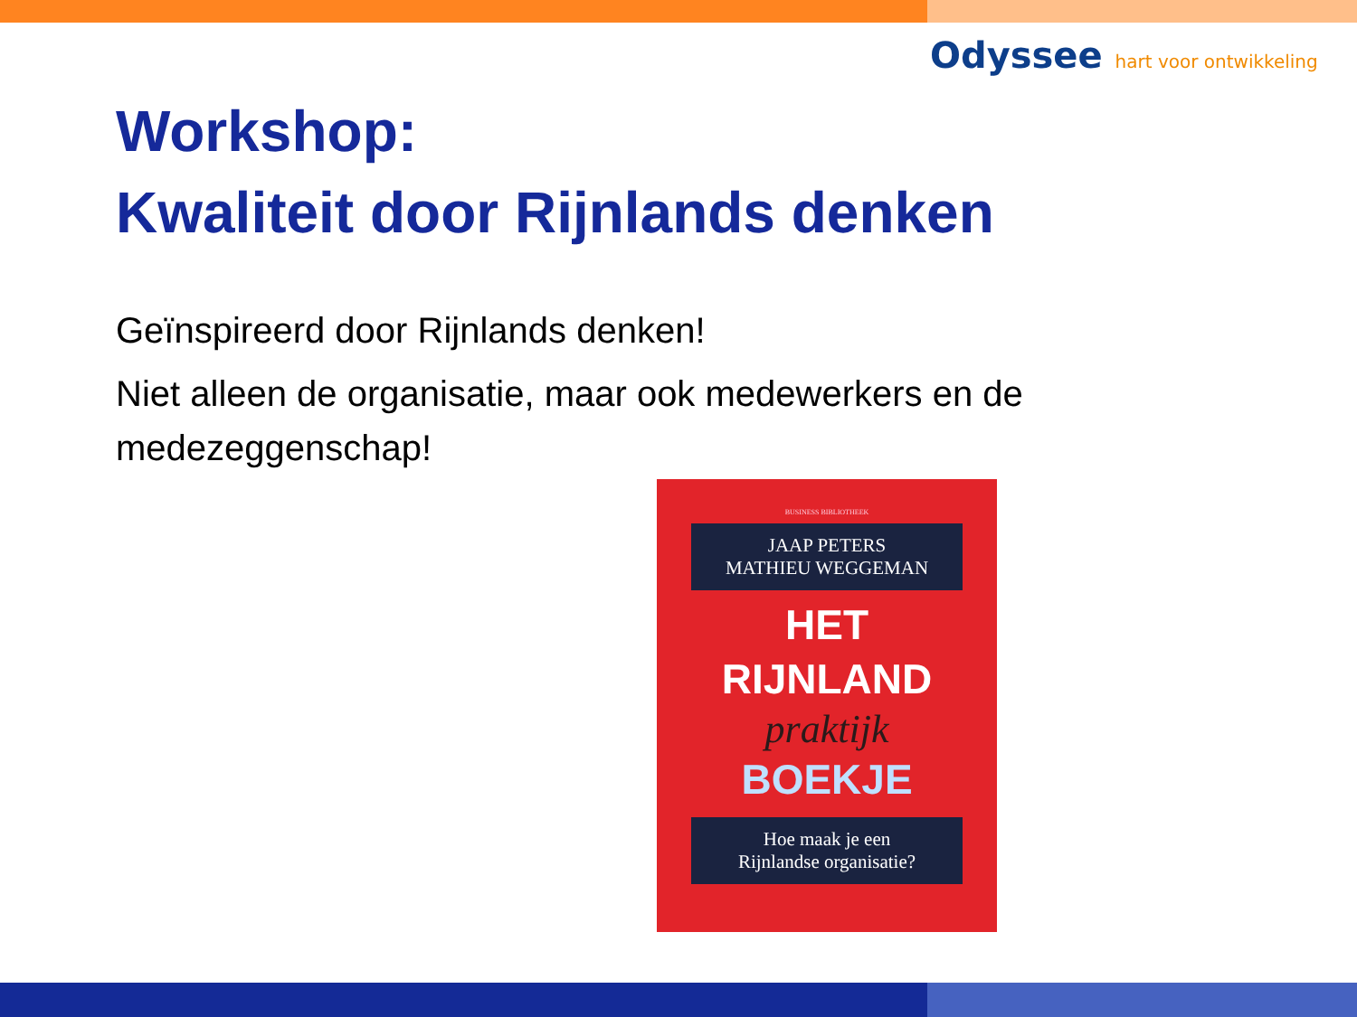Odyssee hart voor ontwikkeling
Workshop:
Kwaliteit door Rijnlands denken
Geïnspireerd door Rijnlands denken!
Niet alleen de organisatie, maar ook medewerkers en de medezeggenschap!
BUSINESS BIBLIOTHEEK
JAAP PETERS
MATHIEU WEGGEMAN
HET
RIJNLAND
praktijk
BOEKJE
Hoe maak je een
Rijnlandse organisatie?